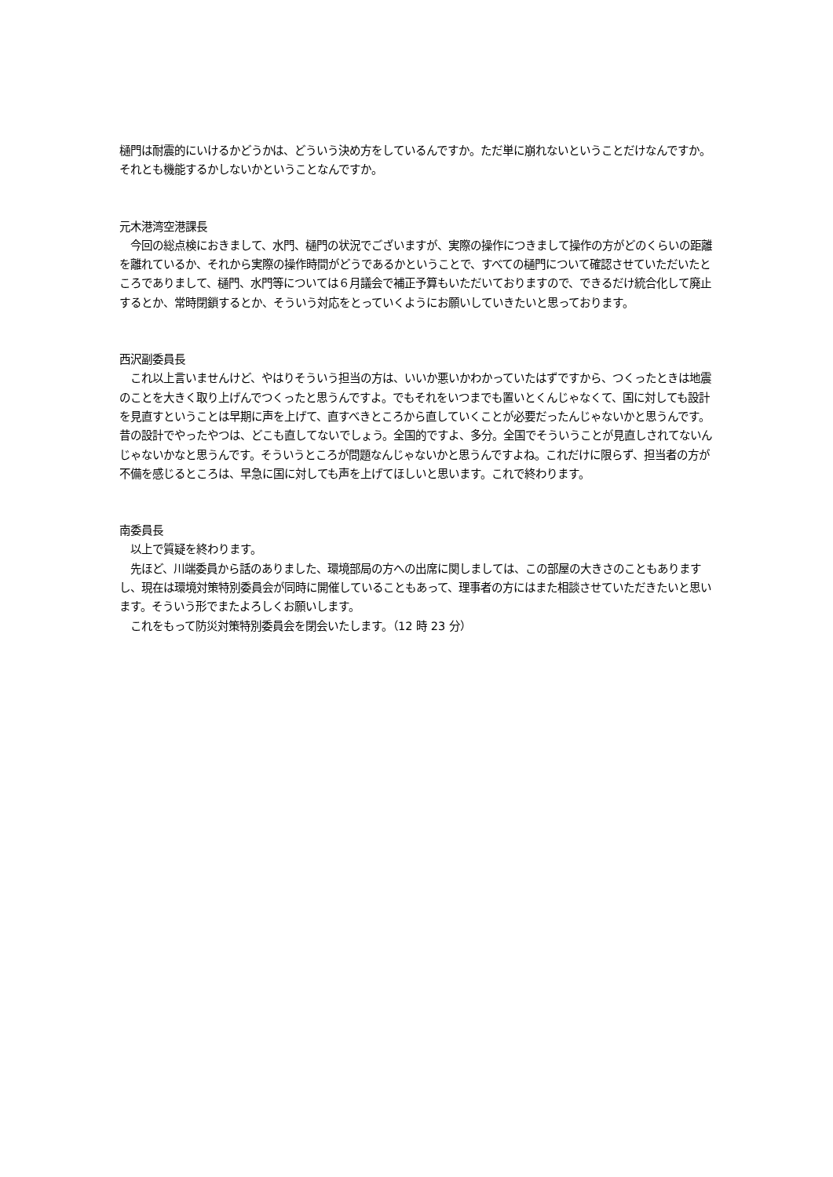樋門は耐震的にいけるかどうかは、どういう決め方をしているんですか。ただ単に崩れないということだけなんですか。それとも機能するかしないかということなんですか。
元木港湾空港課長
　今回の総点検におきまして、水門、樋門の状況でございますが、実際の操作につきまして操作の方がどのくらいの距離を離れているか、それから実際の操作時間がどうであるかということで、すべての樋門について確認させていただいたところでありまして、樋門、水門等については６月議会で補正予算もいただいておりますので、できるだけ統合化して廃止するとか、常時閉鎖するとか、そういう対応をとっていくようにお願いしていきたいと思っております。
西沢副委員長
　これ以上言いませんけど、やはりそういう担当の方は、いいか悪いかわかっていたはずですから、つくったときは地震のことを大きく取り上げんでつくったと思うんですよ。でもそれをいつまでも置いとくんじゃなくて、国に対しても設計を見直すということは早期に声を上げて、直すべきところから直していくことが必要だったんじゃないかと思うんです。昔の設計でやったやつは、どこも直してないでしょう。全国的ですよ、多分。全国でそういうことが見直しされてないんじゃないかなと思うんです。そういうところが問題なんじゃないかと思うんですよね。これだけに限らず、担当者の方が不備を感じるところは、早急に国に対しても声を上げてほしいと思います。これで終わります。
南委員長
　以上で質疑を終わります。
　先ほど、川端委員から話のありました、環境部局の方への出席に関しましては、この部屋の大きさのこともありますし、現在は環境対策特別委員会が同時に開催していることもあって、理事者の方にはまた相談させていただきたいと思います。そういう形でまたよろしくお願いします。
　これをもって防災対策特別委員会を閉会いたします。（12 時 23 分）